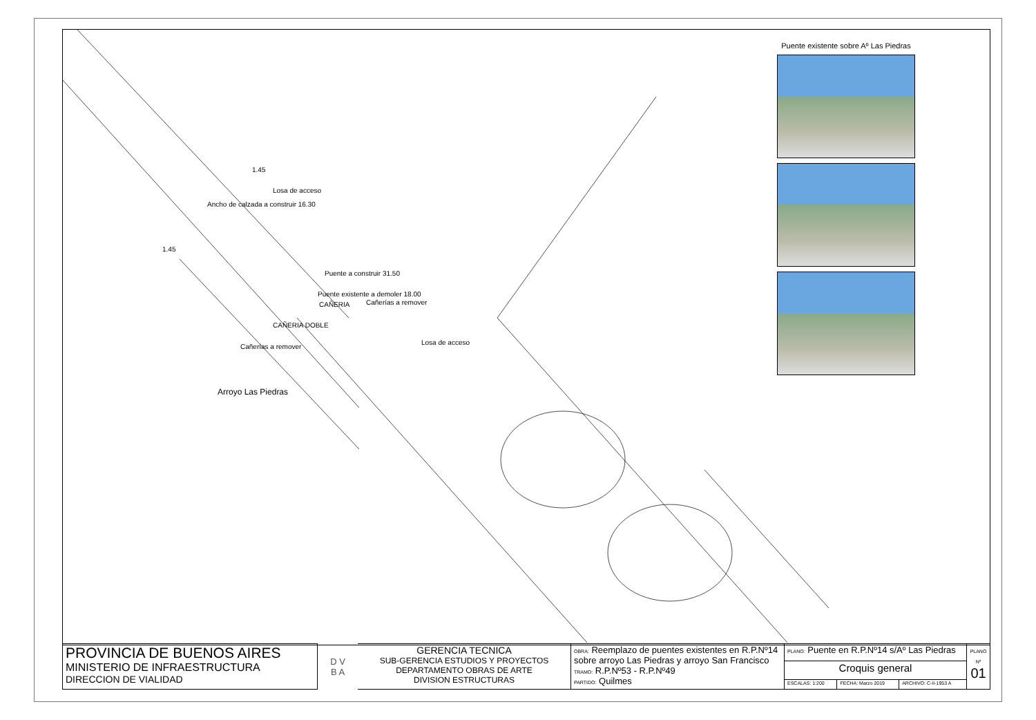Arroyo Las Piedras
Cañerías a remover
Cañerías a remover
Puente a construir 31.50
Puente existente a demoler 18.00
Ancho de calzada a construir 16.30
Losa de acceso
Losa de acceso
CAÑERIA
CAÑERIA DOBLE
1.45
1.45
Puente existente sobre Aº Las Piedras
| PROVINCIA DE BUENOS AIRES MINISTERIO DE INFRAESTRUCTURA DIRECCION DE VIALIDAD | D V B A | GERENCIA TECNICA SUB-GERENCIA ESTUDIOS Y PROYECTOS DEPARTAMENTO OBRAS DE ARTE DIVISION ESTRUCTURAS | OBRA: Reemplazo de puentes existentes en R.P.Nº14 sobre arroyo Las Piedras y arroyo San Francisco TRAMO: R.P.Nº53 - R.P.Nº49 PARTIDO: Quilmes | PLANO: Puente en R.P.Nº14 s/Aº Las Piedras | | | PLANO Nº 01 |
| | | | | Croquis general | | | |
| | | | | ESCALAS: 1:200 | FECHA: Marzo 2019 | ARCHIVO: C-II-1953 A | |